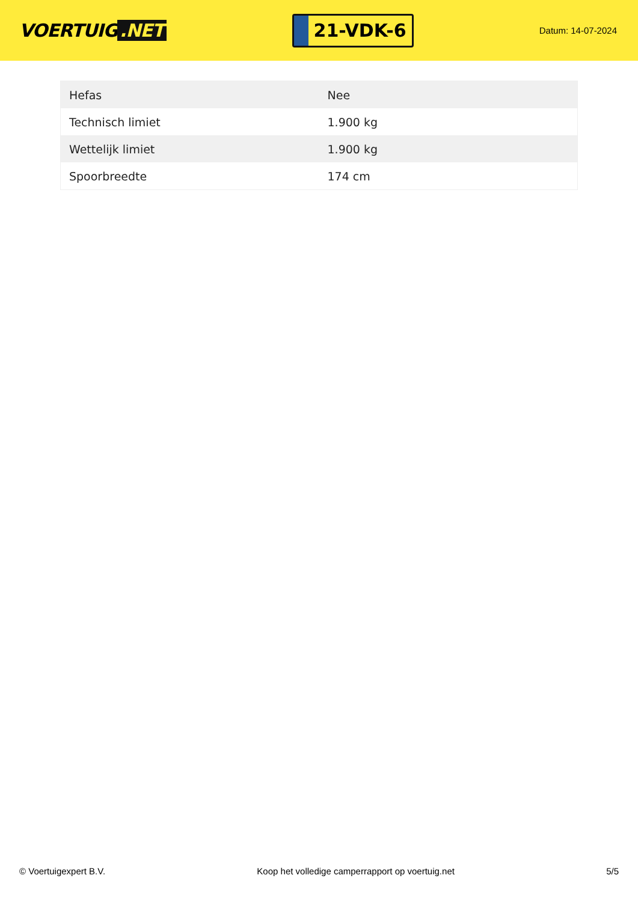VOERTUIG.NET
21-VDK-6
Datum: 14-07-2024
| Hefas | Nee |
| Technisch limiet | 1.900 kg |
| Wettelijk limiet | 1.900 kg |
| Spoorbreedte | 174 cm |
© Voertuigexpert B.V. Koop het volledige camperrapport op voertuig.net 5/5